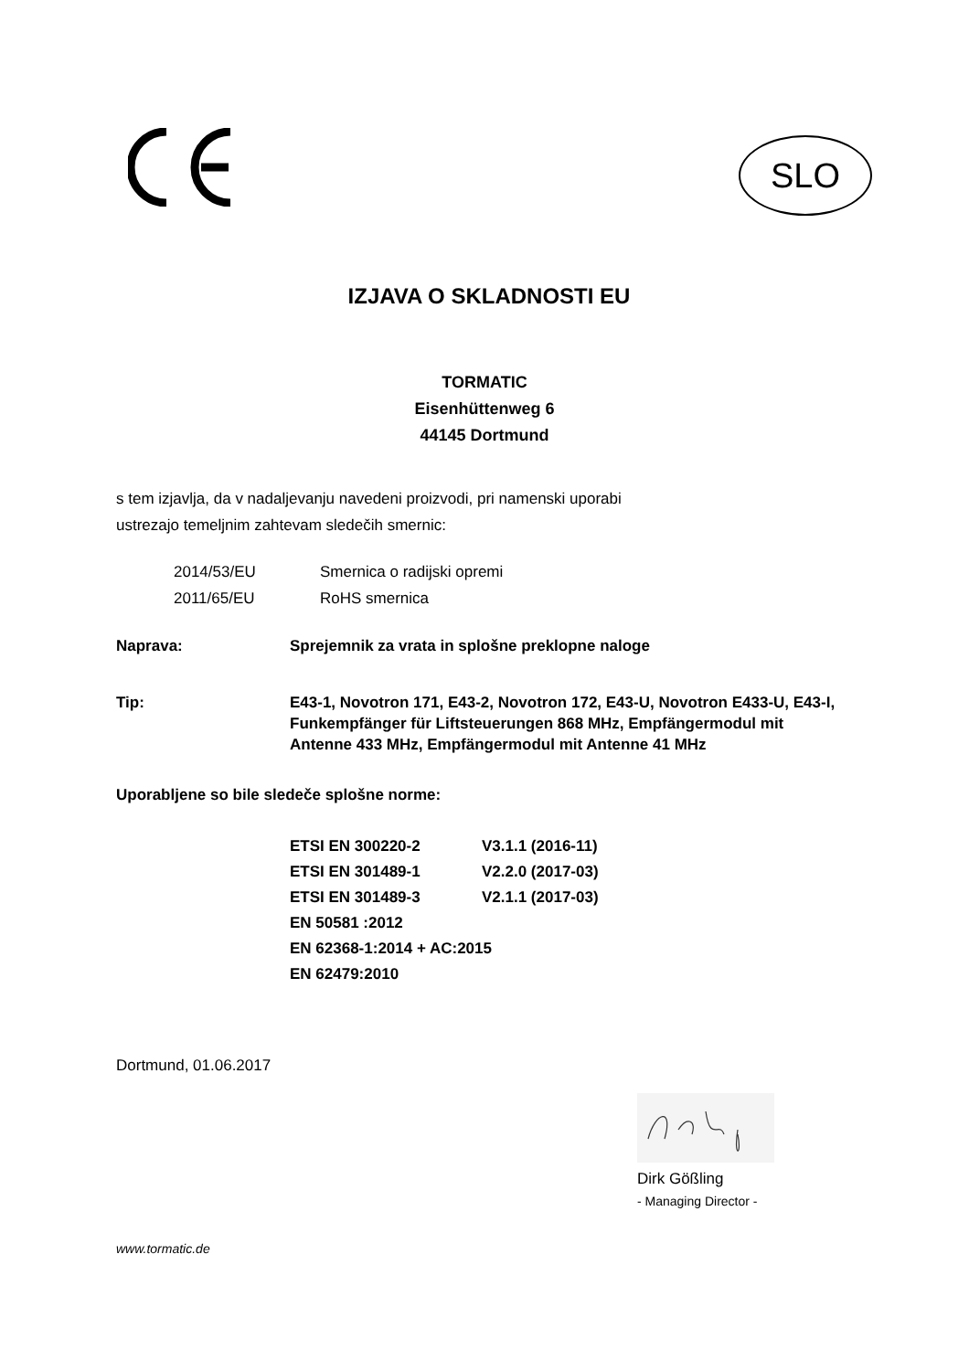SLO
IZJAVA O SKLADNOSTI EU
TORMATIC
Eisenhüttenweg 6
44145 Dortmund
s tem izjavlja, da v nadaljevanju navedeni proizvodi, pri namenski uporabi
ustrezajo temeljnim zahtevam sledečih smernic:
2014/53/EU Smernica o radijski opremi
2011/65/EU RoHS smernica
Naprava: Sprejemnik za vrata in splošne preklopne naloge
Tip: E43-1, Novotron 171, E43-2, Novotron 172, E43-U, Novotron E433-U, E43-I, Funkempfänger für Liftsteuerungen 868 MHz, Empfängermodul mit Antenne 433 MHz, Empfängermodul mit Antenne 41 MHz
Uporabljene so bile sledeče splošne norme:
ETSI EN 300220-2 V3.1.1 (2016-11)
ETSI EN 301489-1 V2.2.0 (2017-03)
ETSI EN 301489-3 V2.1.1 (2017-03)
EN 50581 :2012
EN 62368-1:2014 + AC:2015
EN 62479:2010
Dortmund, 01.06.2017
Dirk Gößling
- Managing Director -
www.tormatic.de